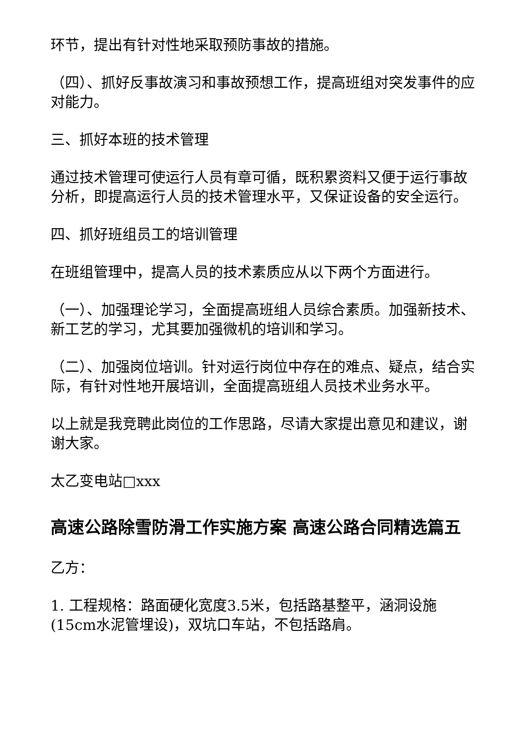环节，提出有针对性地采取预防事故的措施。
（四）、抓好反事故演习和事故预想工作，提高班组对突发事件的应对能力。
三、抓好本班的技术管理
通过技术管理可使运行人员有章可循，既积累资料又便于运行事故分析，即提高运行人员的技术管理水平，又保证设备的安全运行。
四、抓好班组员工的培训管理
在班组管理中，提高人员的技术素质应从以下两个方面进行。
（一）、加强理论学习，全面提高班组人员综合素质。加强新技术、新工艺的学习，尤其要加强微机的培训和学习。
（二）、加强岗位培训。针对运行岗位中存在的难点、疑点，结合实际，有针对性地开展培训，全面提高班组人员技术业务水平。
以上就是我竞聘此岗位的工作思路，尽请大家提出意见和建议，谢谢大家。
太乙变电站□xxx
高速公路除雪防滑工作实施方案 高速公路合同精选篇五
乙方：
1. 工程规格：路面硬化宽度3.5米，包括路基整平，涵洞设施(15cm水泥管埋设)，双坑口车站，不包括路肩。